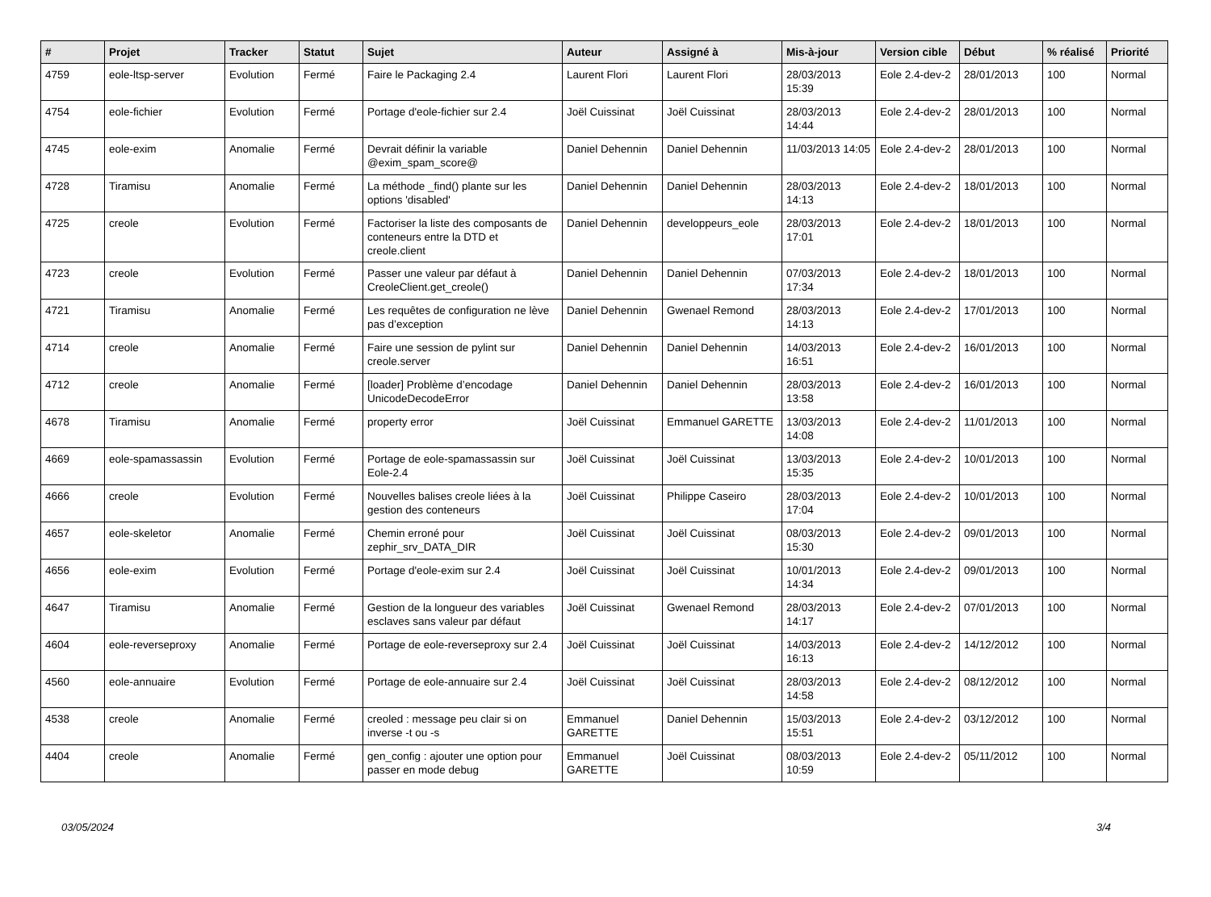| # | Projet | Tracker | Statut | Sujet | Auteur | Assigné à | Mis-à-jour | Version cible | Début | % réalisé | Priorité |
| --- | --- | --- | --- | --- | --- | --- | --- | --- | --- | --- | --- |
| 4759 | eole-ltsp-server | Evolution | Fermé | Faire le Packaging 2.4 | Laurent Flori | Laurent Flori | 28/03/2013 15:39 | Eole 2.4-dev-2 | 28/01/2013 | 100 | Normal |
| 4754 | eole-fichier | Evolution | Fermé | Portage d'eole-fichier sur 2.4 | Joël Cuissinat | Joël Cuissinat | 28/03/2013 14:44 | Eole 2.4-dev-2 | 28/01/2013 | 100 | Normal |
| 4745 | eole-exim | Anomalie | Fermé | Devrait définir la variable @exim_spam_score@ | Daniel Dehennin | Daniel Dehennin | 11/03/2013 14:05 | Eole 2.4-dev-2 | 28/01/2013 | 100 | Normal |
| 4728 | Tiramisu | Anomalie | Fermé | La méthode _find() plante sur les options 'disabled' | Daniel Dehennin | Daniel Dehennin | 28/03/2013 14:13 | Eole 2.4-dev-2 | 18/01/2013 | 100 | Normal |
| 4725 | creole | Evolution | Fermé | Factoriser la liste des composants de conteneurs entre la DTD et creole.client | Daniel Dehennin | developpeurs_eole | 28/03/2013 17:01 | Eole 2.4-dev-2 | 18/01/2013 | 100 | Normal |
| 4723 | creole | Evolution | Fermé | Passer une valeur par défaut à CreoleClient.get_creole() | Daniel Dehennin | Daniel Dehennin | 07/03/2013 17:34 | Eole 2.4-dev-2 | 18/01/2013 | 100 | Normal |
| 4721 | Tiramisu | Anomalie | Fermé | Les requêtes de configuration ne lève pas d’exception | Daniel Dehennin | Gwenael Remond | 28/03/2013 14:13 | Eole 2.4-dev-2 | 17/01/2013 | 100 | Normal |
| 4714 | creole | Anomalie | Fermé | Faire une session de pylint sur creole.server | Daniel Dehennin | Daniel Dehennin | 14/03/2013 16:51 | Eole 2.4-dev-2 | 16/01/2013 | 100 | Normal |
| 4712 | creole | Anomalie | Fermé | [loader] Problème d’encodage UnicodeDecodeError | Daniel Dehennin | Daniel Dehennin | 28/03/2013 13:58 | Eole 2.4-dev-2 | 16/01/2013 | 100 | Normal |
| 4678 | Tiramisu | Anomalie | Fermé | property error | Joël Cuissinat | Emmanuel GARETTE | 13/03/2013 14:08 | Eole 2.4-dev-2 | 11/01/2013 | 100 | Normal |
| 4669 | eole-spamassassin | Evolution | Fermé | Portage de eole-spamassassin sur Eole-2.4 | Joël Cuissinat | Joël Cuissinat | 13/03/2013 15:35 | Eole 2.4-dev-2 | 10/01/2013 | 100 | Normal |
| 4666 | creole | Evolution | Fermé | Nouvelles balises creole liées à la gestion des conteneurs | Joël Cuissinat | Philippe Caseiro | 28/03/2013 17:04 | Eole 2.4-dev-2 | 10/01/2013 | 100 | Normal |
| 4657 | eole-skeletor | Anomalie | Fermé | Chemin erroné pour zephir_srv_DATA_DIR | Joël Cuissinat | Joël Cuissinat | 08/03/2013 15:30 | Eole 2.4-dev-2 | 09/01/2013 | 100 | Normal |
| 4656 | eole-exim | Evolution | Fermé | Portage d'eole-exim sur 2.4 | Joël Cuissinat | Joël Cuissinat | 10/01/2013 14:34 | Eole 2.4-dev-2 | 09/01/2013 | 100 | Normal |
| 4647 | Tiramisu | Anomalie | Fermé | Gestion de la longueur des variables esclaves sans valeur par défaut | Joël Cuissinat | Gwenael Remond | 28/03/2013 14:17 | Eole 2.4-dev-2 | 07/01/2013 | 100 | Normal |
| 4604 | eole-reverseproxy | Anomalie | Fermé | Portage de eole-reverseproxy sur 2.4 | Joël Cuissinat | Joël Cuissinat | 14/03/2013 16:13 | Eole 2.4-dev-2 | 14/12/2012 | 100 | Normal |
| 4560 | eole-annuaire | Evolution | Fermé | Portage de eole-annuaire sur 2.4 | Joël Cuissinat | Joël Cuissinat | 28/03/2013 14:58 | Eole 2.4-dev-2 | 08/12/2012 | 100 | Normal |
| 4538 | creole | Anomalie | Fermé | creoled : message peu clair si on inverse -t ou -s | Emmanuel GARETTE | Daniel Dehennin | 15/03/2013 15:51 | Eole 2.4-dev-2 | 03/12/2012 | 100 | Normal |
| 4404 | creole | Anomalie | Fermé | gen_config : ajouter une option pour passer en mode debug | Emmanuel GARETTE | Joël Cuissinat | 08/03/2013 10:59 | Eole 2.4-dev-2 | 05/11/2012 | 100 | Normal |
03/05/2024 3/4